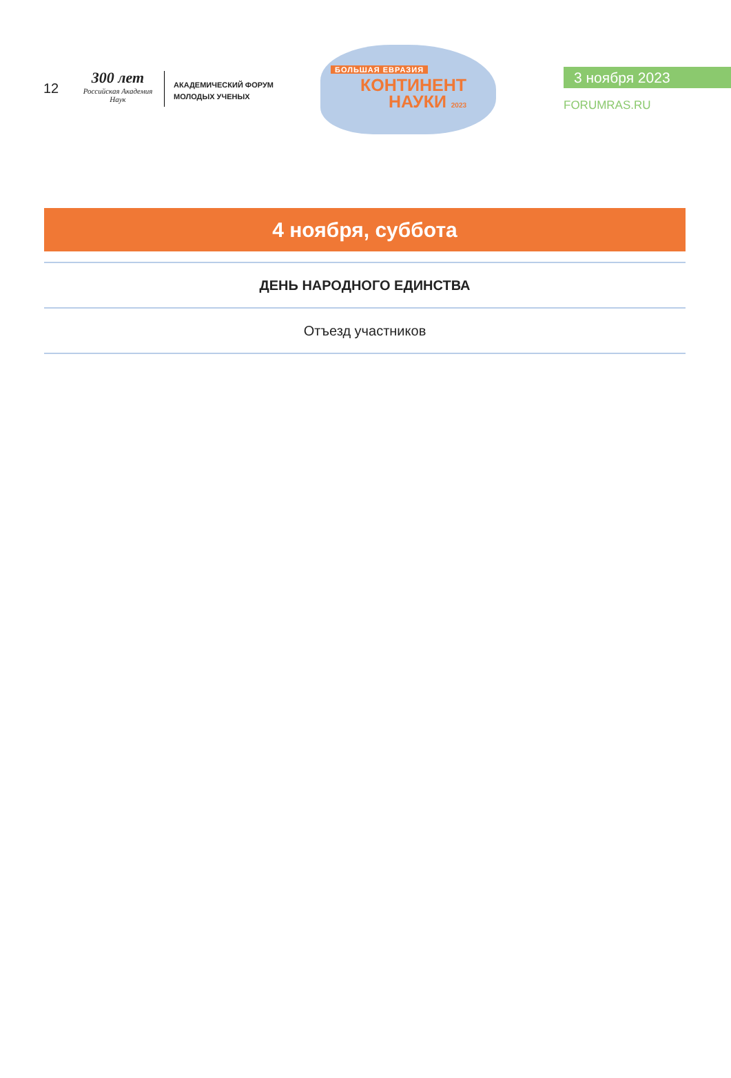12
300 лет
Российская Академия Наук
АКАДЕМИЧЕСКИЙ ФОРУМ
МОЛОДЫХ УЧЕНЫХ
БОЛЬШАЯ ЕВРАЗИЯ
КОНТИНЕНТ
НАУКИ 2023
3 ноября 2023
FORUMRAS.RU
4 ноября, суббота
ДЕНЬ НАРОДНОГО ЕДИНСТВА
Отъезд участников